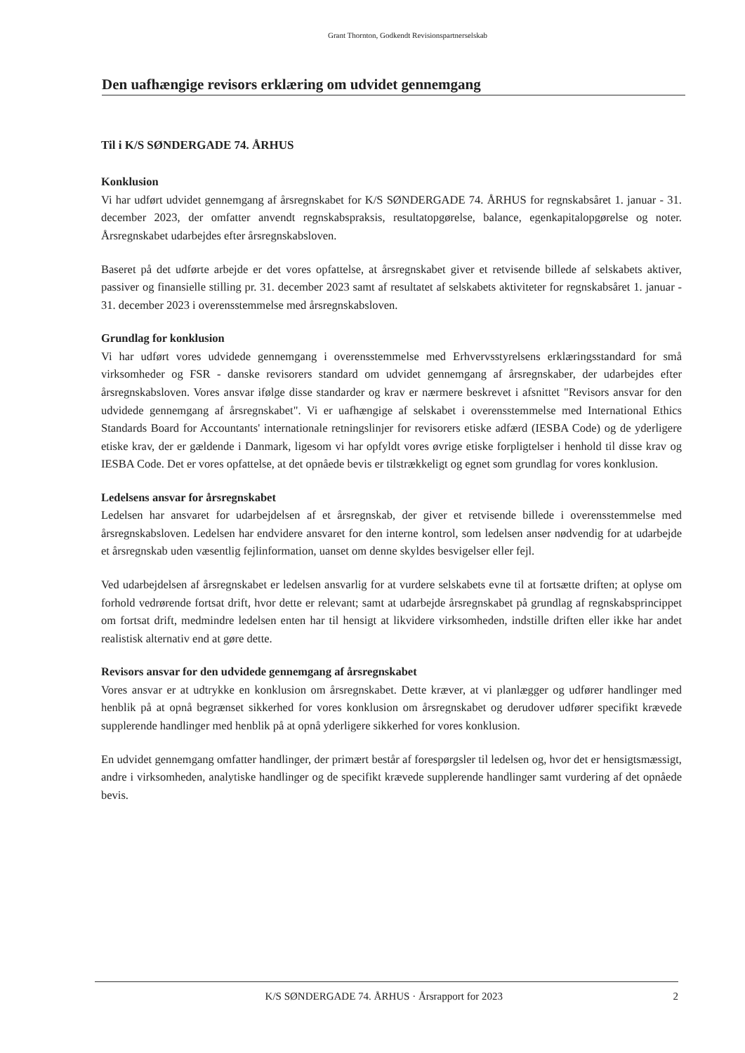Grant Thornton, Godkendt Revisionspartnerselskab
Den uafhængige revisors erklæring om udvidet gennemgang
Til i K/S SØNDERGADE 74. ÅRHUS
Konklusion
Vi har udført udvidet gennemgang af årsregnskabet for K/S SØNDERGADE 74. ÅRHUS for regnskabsåret 1. januar - 31. december 2023, der omfatter anvendt regnskabspraksis, resultatopgørelse, balance, egenkapitalopgørelse og noter. Årsregnskabet udarbejdes efter årsregnskabsloven.
Baseret på det udførte arbejde er det vores opfattelse, at årsregnskabet giver et retvisende billede af selskabets aktiver, passiver og finansielle stilling pr. 31. december 2023 samt af resultatet af selskabets aktiviteter for regnskabsåret 1. januar - 31. december 2023 i overensstemmelse med årsregnskabsloven.
Grundlag for konklusion
Vi har udført vores udvidede gennemgang i overensstemmelse med Erhvervsstyrelsens erklæringsstandard for små virksomheder og FSR - danske revisorers standard om udvidet gennemgang af årsregnskaber, der udarbejdes efter årsregnskabsloven. Vores ansvar ifølge disse standarder og krav er nærmere beskrevet i afsnittet "Revisors ansvar for den udvidede gennemgang af årsregnskabet". Vi er uafhængige af selskabet i overensstemmelse med International Ethics Standards Board for Accountants' internationale retningslinjer for revisorers etiske adfærd (IESBA Code) og de yderligere etiske krav, der er gældende i Danmark, ligesom vi har opfyldt vores øvrige etiske forpligtelser i henhold til disse krav og IESBA Code. Det er vores opfattelse, at det opnåede bevis er tilstrækkeligt og egnet som grundlag for vores konklusion.
Ledelsens ansvar for årsregnskabet
Ledelsen har ansvaret for udarbejdelsen af et årsregnskab, der giver et retvisende billede i overensstemmelse med årsregnskabsloven. Ledelsen har endvidere ansvaret for den interne kontrol, som ledelsen anser nødvendig for at udarbejde et årsregnskab uden væsentlig fejlinformation, uanset om denne skyldes besvigelser eller fejl.
Ved udarbejdelsen af årsregnskabet er ledelsen ansvarlig for at vurdere selskabets evne til at fortsætte driften; at oplyse om forhold vedrørende fortsat drift, hvor dette er relevant; samt at udarbejde årsregnskabet på grundlag af regnskabsprincippet om fortsat drift, medmindre ledelsen enten har til hensigt at likvidere virksomheden, indstille driften eller ikke har andet realistisk alternativ end at gøre dette.
Revisors ansvar for den udvidede gennemgang af årsregnskabet
Vores ansvar er at udtrykke en konklusion om årsregnskabet. Dette kræver, at vi planlægger og udfører handlinger med henblik på at opnå begrænset sikkerhed for vores konklusion om årsregnskabet og derudover udfører specifikt krævede supplerende handlinger med henblik på at opnå yderligere sikkerhed for vores konklusion.
En udvidet gennemgang omfatter handlinger, der primært består af forespørgsler til ledelsen og, hvor det er hensigtsmæssigt, andre i virksomheden, analytiske handlinger og de specifikt krævede supplerende handlinger samt vurdering af det opnåede bevis.
K/S SØNDERGADE 74. ÅRHUS · Årsrapport for 2023 2